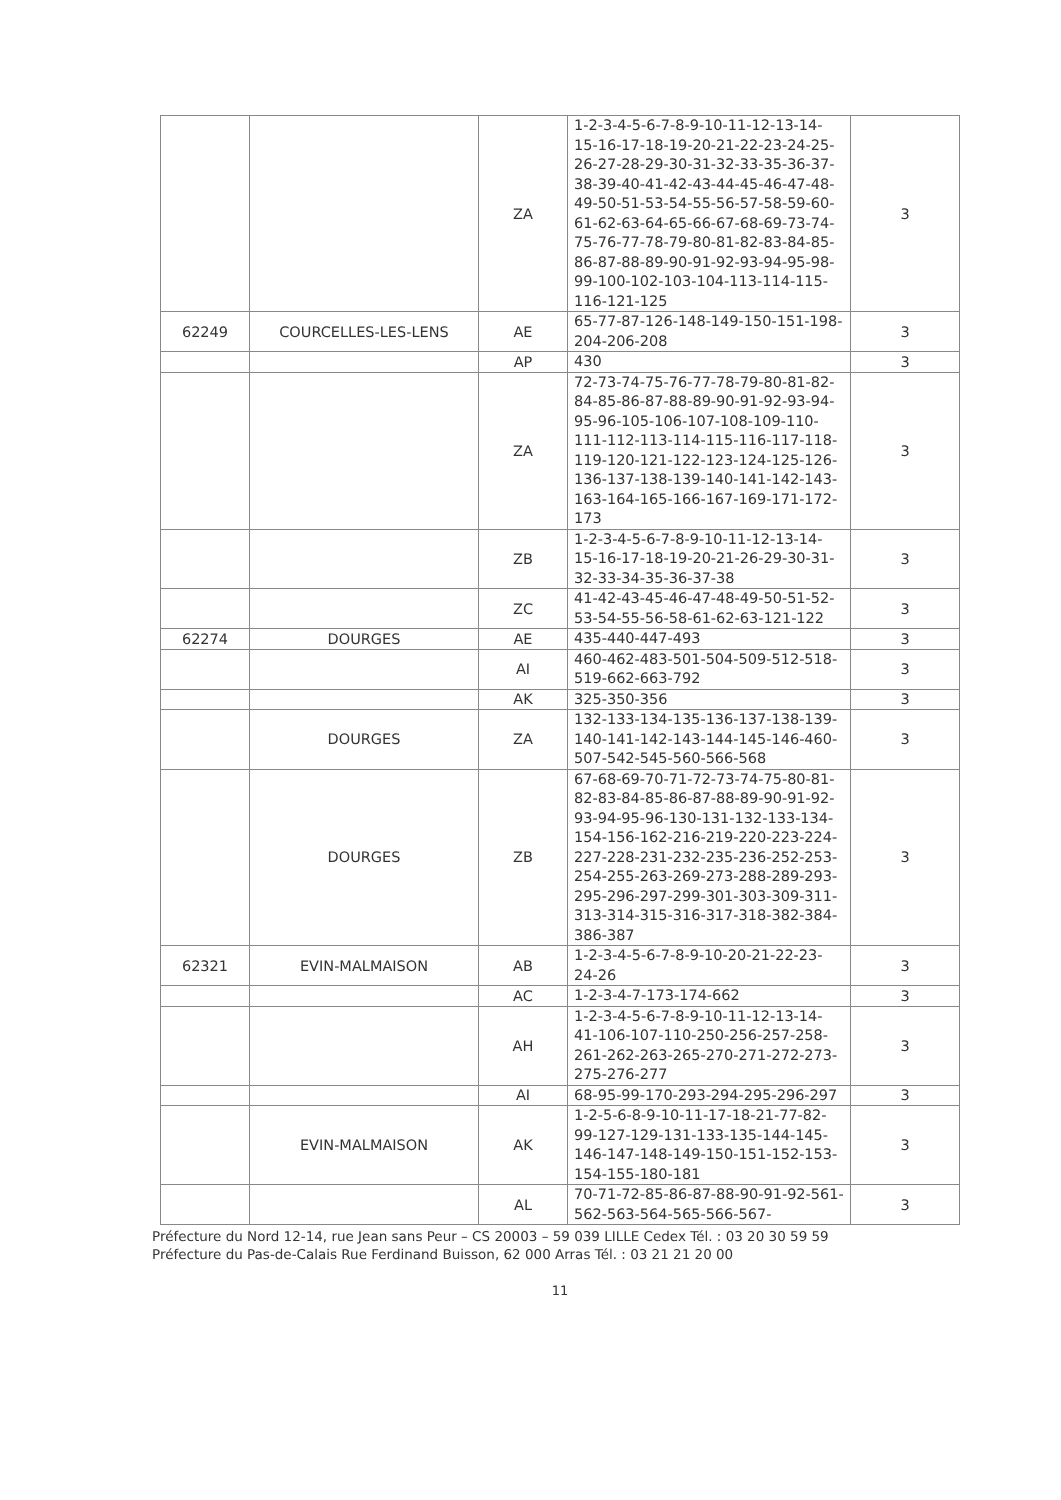| | | ZA | 1-2-3-4-5-6-7-8-9-10-11-12-13-14-15-16-17-18-19-20-21-22-23-24-25-26-27-28-29-30-31-32-33-35-36-37-38-39-40-41-42-43-44-45-46-47-48-49-50-51-53-54-55-56-57-58-59-60-61-62-63-64-65-66-67-68-69-73-74-75-76-77-78-79-80-81-82-83-84-85-86-87-88-89-90-91-92-93-94-95-98-99-100-102-103-104-113-114-115-116-121-125 | 3 |
| 62249 | COURCELLES-LES-LENS | AE | 65-77-87-126-148-149-150-151-198-204-206-208 | 3 |
| | | AP | 430 | 3 |
| | | ZA | 72-73-74-75-76-77-78-79-80-81-82-84-85-86-87-88-89-90-91-92-93-94-95-96-105-106-107-108-109-110-111-112-113-114-115-116-117-118-119-120-121-122-123-124-125-126-136-137-138-139-140-141-142-143-163-164-165-166-167-169-171-172-173 | 3 |
| | | ZB | 1-2-3-4-5-6-7-8-9-10-11-12-13-14-15-16-17-18-19-20-21-26-29-30-31-32-33-34-35-36-37-38 | 3 |
| | | ZC | 41-42-43-45-46-47-48-49-50-51-52-53-54-55-56-58-61-62-63-121-122 | 3 |
| 62274 | DOURGES | AE | 435-440-447-493 | 3 |
| | | AI | 460-462-483-501-504-509-512-518-519-662-663-792 | 3 |
| | | AK | 325-350-356 | 3 |
| | DOURGES | ZA | 132-133-134-135-136-137-138-139-140-141-142-143-144-145-146-460-507-542-545-560-566-568 | 3 |
| | DOURGES | ZB | 67-68-69-70-71-72-73-74-75-80-81-82-83-84-85-86-87-88-89-90-91-92-93-94-95-96-130-131-132-133-134-154-156-162-216-219-220-223-224-227-228-231-232-235-236-252-253-254-255-263-269-273-288-289-293-295-296-297-299-301-303-309-311-313-314-315-316-317-318-382-384-386-387 | 3 |
| 62321 | EVIN-MALMAISON | AB | 1-2-3-4-5-6-7-8-9-10-20-21-22-23-24-26 | 3 |
| | | AC | 1-2-3-4-7-173-174-662 | 3 |
| | | AH | 1-2-3-4-5-6-7-8-9-10-11-12-13-14-41-106-107-110-250-256-257-258-261-262-263-265-270-271-272-273-275-276-277 | 3 |
| | | AI | 68-95-99-170-293-294-295-296-297 | 3 |
| | EVIN-MALMAISON | AK | 1-2-5-6-8-9-10-11-17-18-21-77-82-99-127-129-131-133-135-144-145-146-147-148-149-150-151-152-153-154-155-180-181 | 3 |
| | | AL | 70-71-72-85-86-87-88-90-91-92-561-562-563-564-565-566-567- | 3 |
Préfecture du Nord 12-14, rue Jean sans Peur – CS 20003 – 59 039 LILLE Cedex Tél. : 03 20 30 59 59
Préfecture du Pas-de-Calais Rue Ferdinand Buisson, 62 000 Arras Tél. : 03 21 21 20 00
11